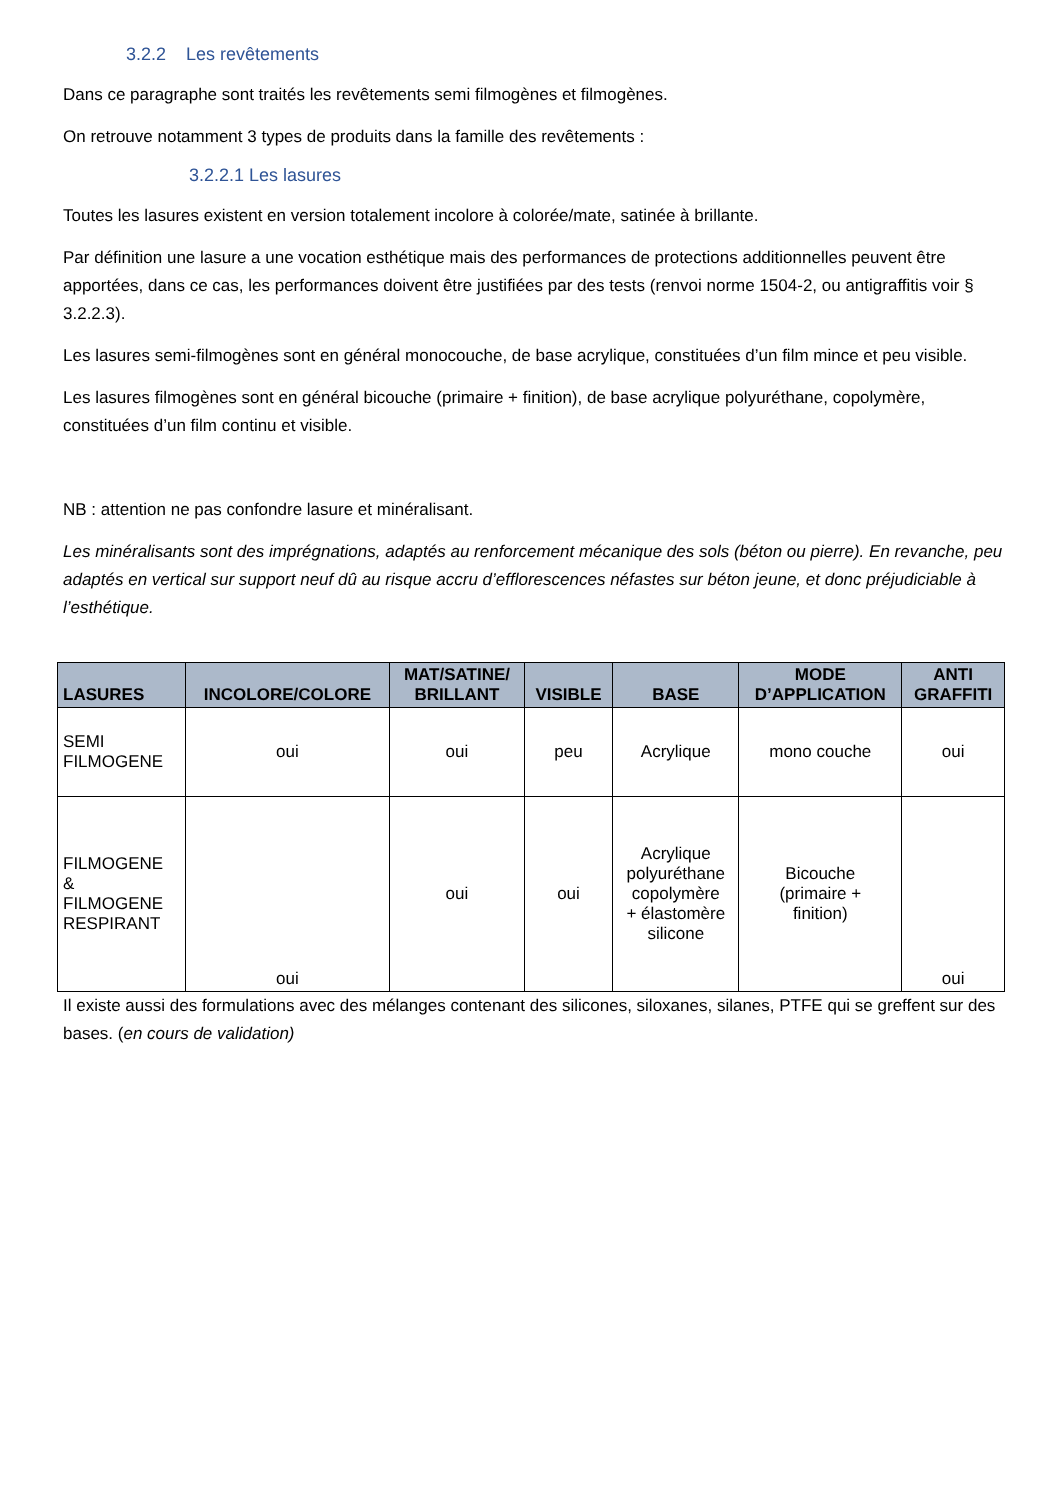3.2.2 Les revêtements
Dans ce paragraphe sont traités les revêtements semi filmogènes et filmogènes.
On retrouve notamment 3 types de produits dans la famille des revêtements :
3.2.2.1 Les lasures
Toutes les lasures existent en version totalement incolore à colorée/mate, satinée à brillante.
Par définition une lasure a une vocation esthétique mais des performances de protections additionnelles peuvent être apportées, dans ce cas, les performances doivent être justifiées par des tests (renvoi norme 1504-2, ou antigraffitis voir § 3.2.2.3).
Les lasures semi-filmogènes sont en général monocouche, de base acrylique, constituées d’un film mince et peu visible.
Les lasures filmogènes sont en général bicouche (primaire + finition), de base acrylique polyuréthane, copolymère, constituées d’un film continu et visible.
NB : attention ne pas confondre lasure et minéralisant.
Les minéralisants sont des imprégnations, adaptés au renforcement mécanique des sols (béton ou pierre). En revanche, peu adaptés en vertical sur support neuf dû au risque accru d’efflorescences néfastes sur béton jeune, et donc préjudiciable à l’esthétique.
| LASURES | INCOLORE/COLORE | MAT/SATINE/ BRILLANT | VISIBLE | BASE | MODE D’APPLICATION | ANTI GRAFFITI |
| --- | --- | --- | --- | --- | --- | --- |
| SEMI FILMOGENE | oui | oui | peu | Acrylique | mono couche | oui |
| FILMOGENE & FILMOGENE RESPIRANT | oui | oui | oui | Acrylique polyuréthane copolymère + élastomère silicone | Bicouche (primaire + finition) | oui |
Il existe aussi des formulations avec des mélanges contenant des silicones, siloxanes, silanes, PTFE qui se greffent sur des bases. (en cours de validation)